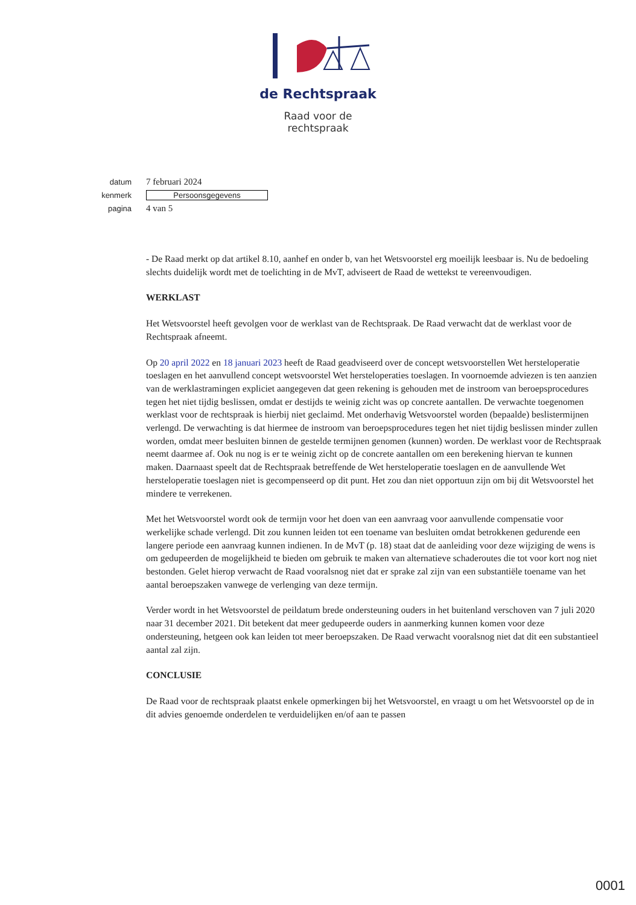de Rechtspraak
Raad voor de
rechtspraak
datum 7 februari 2024
kenmerk Persoonsgegevens
pagina 4 van 5
- De Raad merkt op dat artikel 8.10, aanhef en onder b, van het Wetsvoorstel erg moeilijk leesbaar is. Nu de bedoeling slechts duidelijk wordt met de toelichting in de MvT, adviseert de Raad de wettekst te vereenvoudigen.
WERKLAST
Het Wetsvoorstel heeft gevolgen voor de werklast van de Rechtspraak. De Raad verwacht dat de werklast voor de Rechtspraak afneemt.
Op 20 april 2022 en 18 januari 2023 heeft de Raad geadviseerd over de concept wetsvoorstellen Wet hersteloperatie toeslagen en het aanvullend concept wetsvoorstel Wet hersteloperaties toeslagen. In voornoemde adviezen is ten aanzien van de werklastramingen expliciet aangegeven dat geen rekening is gehouden met de instroom van beroepsprocedures tegen het niet tijdig beslissen, omdat er destijds te weinig zicht was op concrete aantallen. De verwachte toegenomen werklast voor de rechtspraak is hierbij niet geclaimd. Met onderhavig Wetsvoorstel worden (bepaalde) beslistermijnen verlengd. De verwachting is dat hiermee de instroom van beroepsprocedures tegen het niet tijdig beslissen minder zullen worden, omdat meer besluiten binnen de gestelde termijnen genomen (kunnen) worden. De werklast voor de Rechtspraak neemt daarmee af. Ook nu nog is er te weinig zicht op de concrete aantallen om een berekening hiervan te kunnen maken. Daarnaast speelt dat de Rechtspraak betreffende de Wet hersteloperatie toeslagen en de aanvullende Wet hersteloperatie toeslagen niet is gecompenseerd op dit punt. Het zou dan niet opportuun zijn om bij dit Wetsvoorstel het mindere te verrekenen.
Met het Wetsvoorstel wordt ook de termijn voor het doen van een aanvraag voor aanvullende compensatie voor werkelijke schade verlengd. Dit zou kunnen leiden tot een toename van besluiten omdat betrokkenen gedurende een langere periode een aanvraag kunnen indienen. In de MvT (p. 18) staat dat de aanleiding voor deze wijziging de wens is om gedupeerden de mogelijkheid te bieden om gebruik te maken van alternatieve schaderoutes die tot voor kort nog niet bestonden. Gelet hierop verwacht de Raad vooralsnog niet dat er sprake zal zijn van een substantiële toename van het aantal beroepszaken vanwege de verlenging van deze termijn.
Verder wordt in het Wetsvoorstel de peildatum brede ondersteuning ouders in het buitenland verschoven van 7 juli 2020 naar 31 december 2021. Dit betekent dat meer gedupeerde ouders in aanmerking kunnen komen voor deze ondersteuning, hetgeen ook kan leiden tot meer beroepszaken. De Raad verwacht vooralsnog niet dat dit een substantieel aantal zal zijn.
CONCLUSIE
De Raad voor de rechtspraak plaatst enkele opmerkingen bij het Wetsvoorstel, en vraagt u om het Wetsvoorstel op de in dit advies genoemde onderdelen te verduidelijken en/of aan te passen
0001